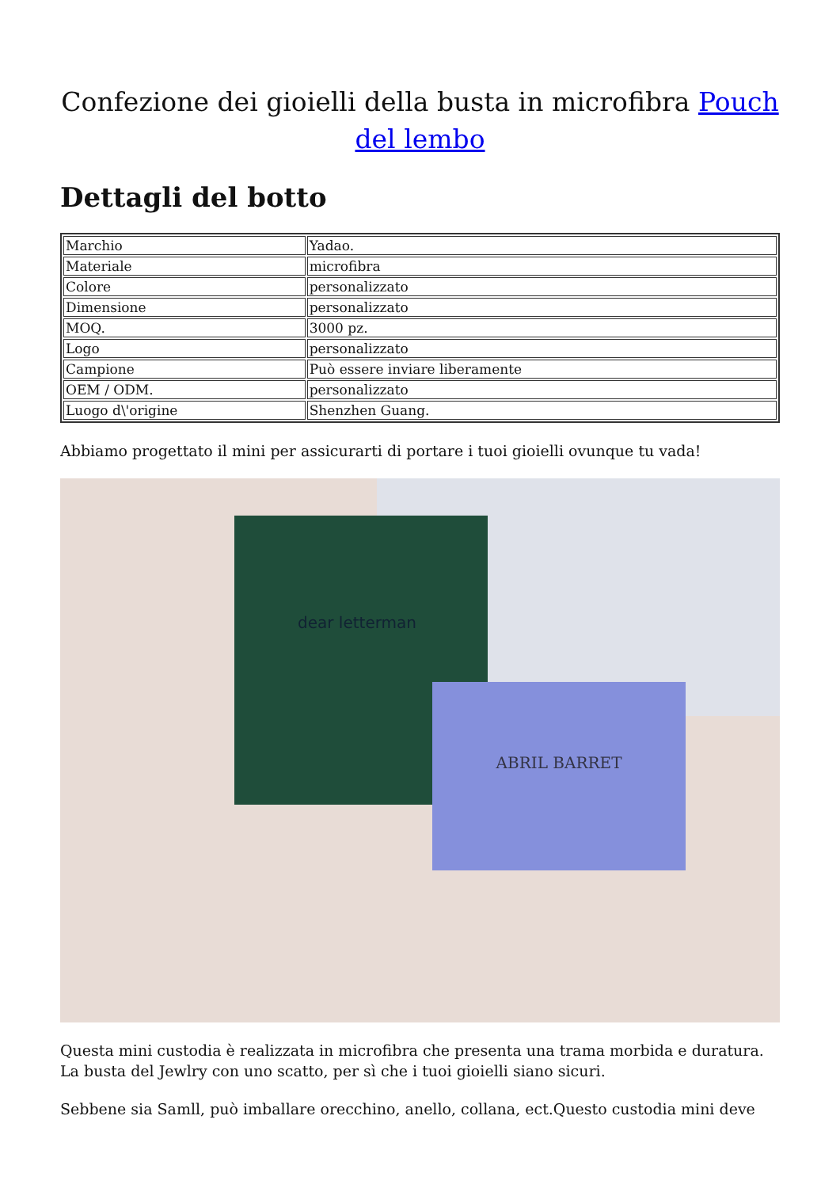Confezione dei gioielli della busta in microfibra Pouch del lembo
Dettagli del botto
| Marchio | Yadao. |
| Materiale | microfibra |
| Colore | personalizzato |
| Dimensione | personalizzato |
| MOQ. | 3000 pz. |
| Logo | personalizzato |
| Campione | Può essere inviare liberamente |
| OEM / ODM. | personalizzato |
| Luogo d\'origine | Shenzhen Guang. |
Abbiamo progettato il mini per assicurarti di portare i tuoi gioielli ovunque tu vada!
dear letterman
ABRIL BARRET
Questa mini custodia è realizzata in microfibra che presenta una trama morbida e duratura. La busta del Jewlry con uno scatto, per sì che i tuoi gioielli siano sicuri.
Sebbene sia Samll, può imballare orecchino, anello, collana, ect.Questo custodia mini deve